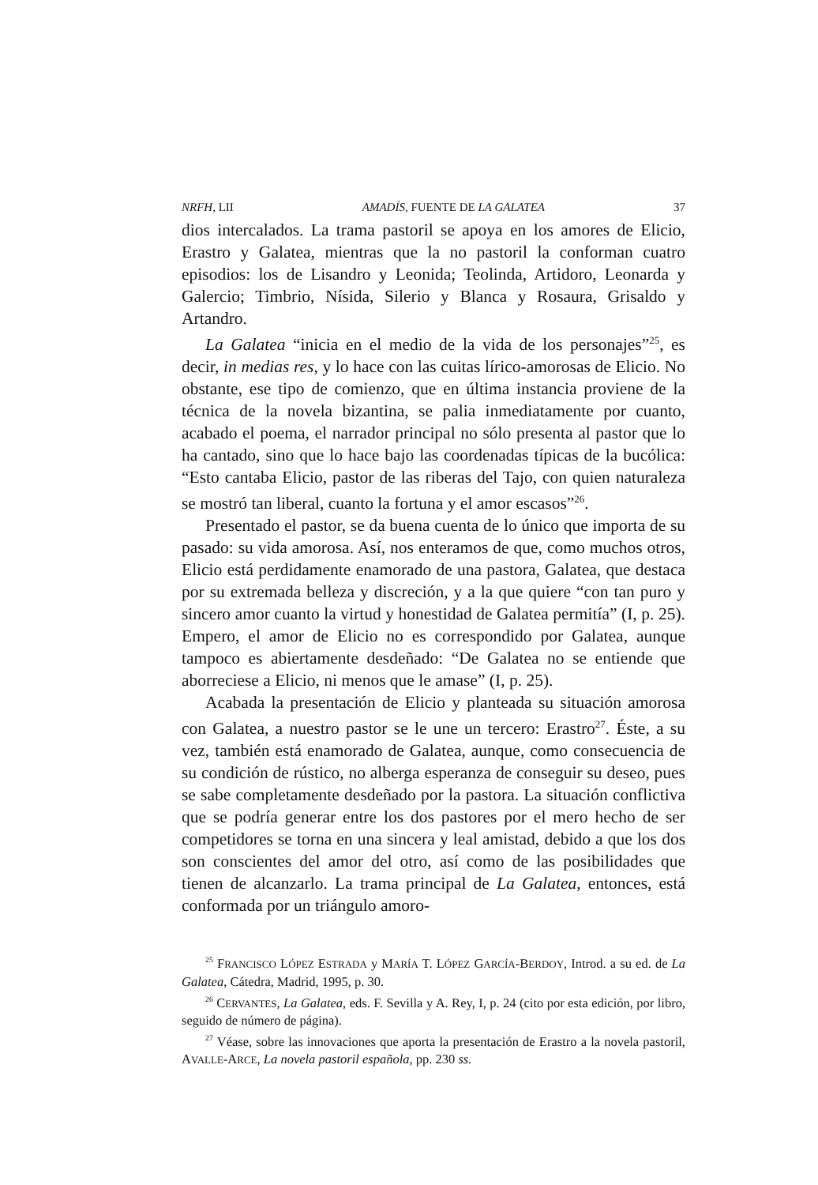NRFH, LII AMADÍS, FUENTE DE LA GALATEA 37
dios intercalados. La trama pastoril se apoya en los amores de Elicio, Erastro y Galatea, mientras que la no pastoril la conforman cuatro episodios: los de Lisandro y Leonida; Teolinda, Artidoro, Leonarda y Galercio; Timbrio, Nísida, Silerio y Blanca y Rosaura, Grisaldo y Artandro.
La Galatea “inicia en el medio de la vida de los personajes”<sup>25</sup>, es decir, in medias res, y lo hace con las cuitas lírico-amorosas de Elicio. No obstante, ese tipo de comienzo, que en última instancia proviene de la técnica de la novela bizantina, se palia inmediatamente por cuanto, acabado el poema, el narrador principal no sólo presenta al pastor que lo ha cantado, sino que lo hace bajo las coordenadas típicas de la bucólica: “Esto cantaba Elicio, pastor de las riberas del Tajo, con quien naturaleza se mostró tan liberal, cuanto la fortuna y el amor escasos”<sup>26</sup>.
Presentado el pastor, se da buena cuenta de lo único que importa de su pasado: su vida amorosa. Así, nos enteramos de que, como muchos otros, Elicio está perdidamente enamorado de una pastora, Galatea, que destaca por su extremada belleza y discreción, y a la que quiere “con tan puro y sincero amor cuanto la virtud y honestidad de Galatea permitía” (I, p. 25). Empero, el amor de Elicio no es correspondido por Galatea, aunque tampoco es abiertamente desdeñado: “De Galatea no se entiende que aborreciese a Elicio, ni menos que le amase” (I, p. 25).
Acabada la presentación de Elicio y planteada su situación amorosa con Galatea, a nuestro pastor se le une un tercero: Erastro<sup>27</sup>. Éste, a su vez, también está enamorado de Galatea, aunque, como consecuencia de su condición de rústico, no alberga esperanza de conseguir su deseo, pues se sabe completamente desdeñado por la pastora. La situación conflictiva que se podría generar entre los dos pastores por el mero hecho de ser competidores se torna en una sincera y leal amistad, debido a que los dos son conscientes del amor del otro, así como de las posibilidades que tienen de alcanzarlo. La trama principal de La Galatea, entonces, está conformada por un triángulo amoro-
<sup>25</sup> FRANCISCO LÓPEZ ESTRADA y MARÍA T. LÓPEZ GARCÍA-BERDOY, Introd. a su ed. de La Galatea, Cátedra, Madrid, 1995, p. 30.
<sup>26</sup> CERVANTES, La Galatea, eds. F. Sevilla y A. Rey, I, p. 24 (cito por esta edición, por libro, seguido de número de página).
<sup>27</sup> Véase, sobre las innovaciones que aporta la presentación de Erastro a la novela pastoril, AVALLE-ARCE, La novela pastoril española, pp. 230 ss.